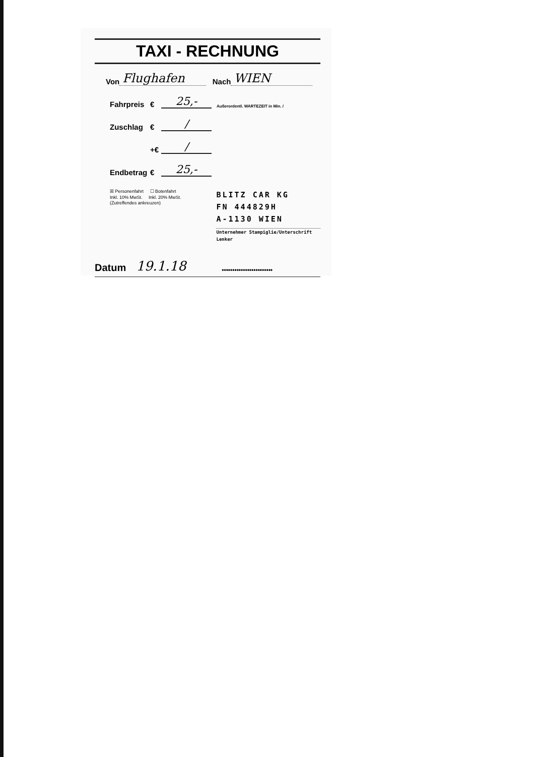TAXI - RECHNUNG
Von Flughafen Nach WIEN
Fahrpreis € 25,- Außerordentl. WARTEZEIT in Min. /
Zuschlag € /
+€ /
Endbetrag € 25,-
☒ Personenfahrt ☐ Botenfahrt
Inkl. 10% MwSt. Inkl. 20% MwSt.
(Zutreffendes ankreuzen)
BLITZ CAR KG
FN 444829H
A-1130 WIEN
Unternehmer Stampiglie/Unterschrift Lenker
Datum 19.1.18 ••••••••••••••••••••••••